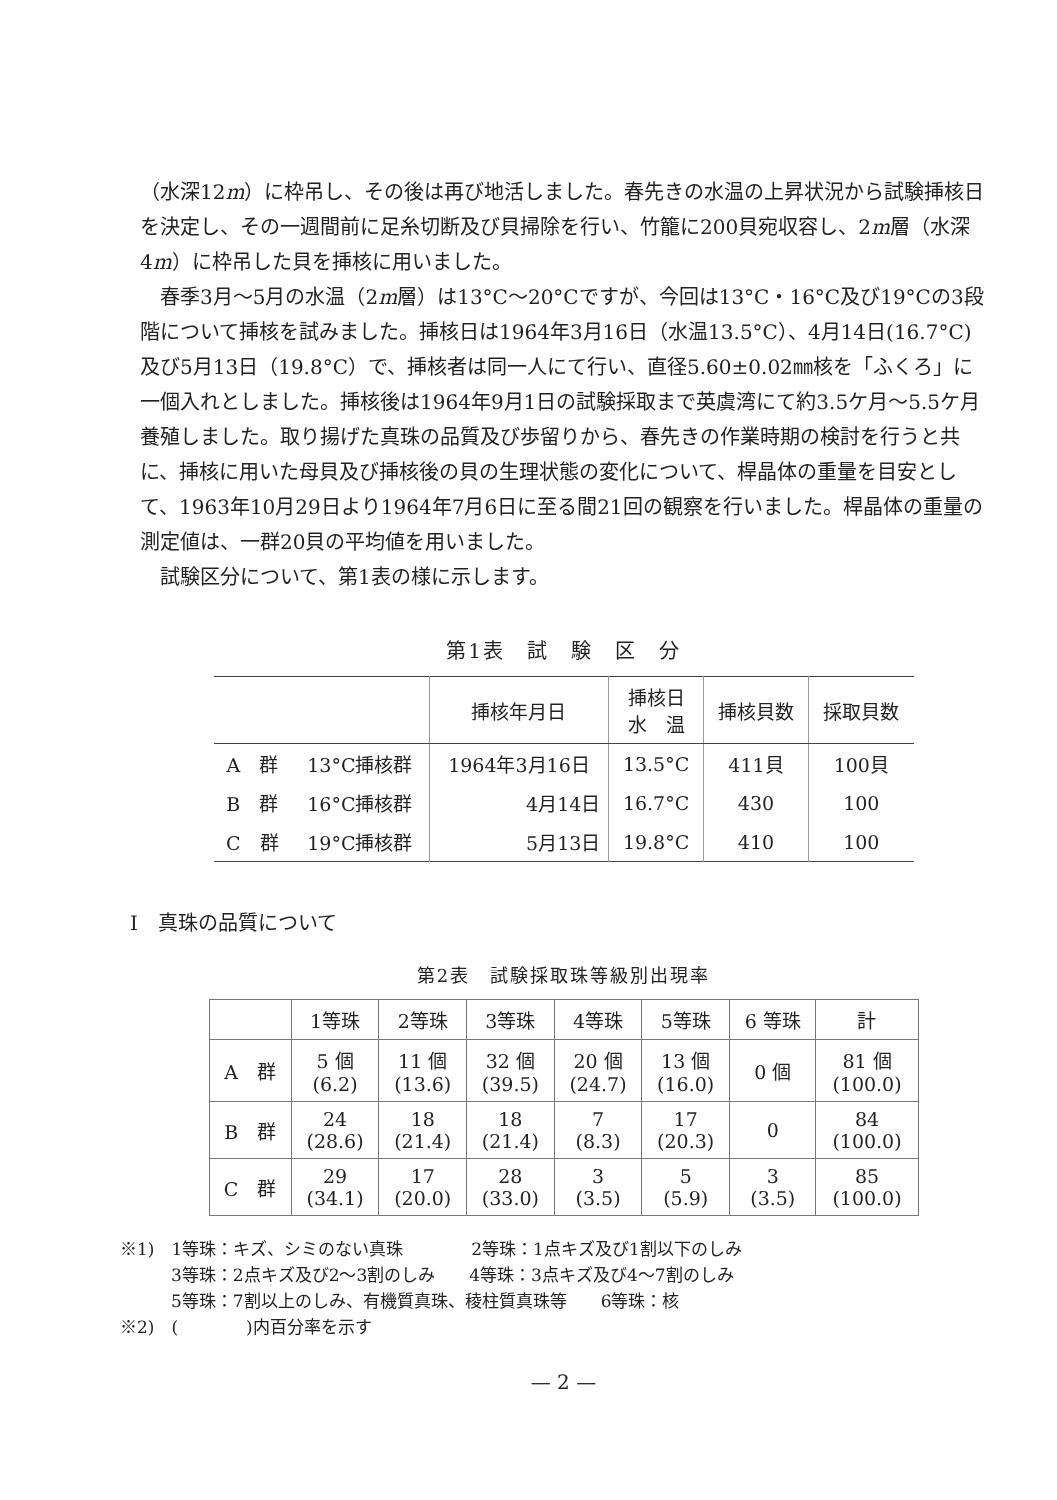（水深12m）に枠吊し、その後は再び地活しました。春先きの水温の上昇状況から試験挿核日を決定し、その一週間前に足糸切断及び貝掃除を行い、竹籠に200貝宛収容し、2m層（水深4m）に枠吊した貝を挿核に用いました。
春季3月〜5月の水温（2m層）は13°C〜20°Cですが、今回は13°C・16°C及び19°Cの3段階について挿核を試みました。挿核日は1964年3月16日（水温13.5°C）、4月14日(16.7°C)及び5月13日（19.8°C）で、挿核者は同一人にて行い、直径5.60±0.02㎜核を「ふくろ」に一個入れとしました。挿核後は1964年9月1日の試験採取まで英虞湾にて約3.5ケ月〜5.5ケ月養殖しました。取り揚げた真珠の品質及び歩留りから、春先きの作業時期の検討を行うと共に、挿核に用いた母貝及び挿核後の貝の生理状態の変化について、桿晶体の重量を目安として、1963年10月29日より1964年7月6日に至る間21回の観察を行いました。桿晶体の重量の測定値は、一群20貝の平均値を用いました。
試験区分について、第1表の様に示します。
第1表　試　験　区　分
| | | 挿核年月日 | 挿核日 水 温 | 挿核貝数 | 採取貝数 |
| --- | --- | --- | --- | --- | --- |
| A 群 | 13°C挿核群 | 1964年3月16日 | 13.5°C | 411貝 | 100貝 |
| B 群 | 16°C挿核群 | 4月14日 | 16.7°C | 430 | 100 |
| C 群 | 19°C挿核群 | 5月13日 | 19.8°C | 410 | 100 |
I　真珠の品質について
第2表　試験採取珠等級別出現率
| | 1等珠 | 2等珠 | 3等珠 | 4等珠 | 5等珠 | 6 等珠 | 計 |
| --- | --- | --- | --- | --- | --- | --- | --- |
| A 群 | 5 個 (6.2) | 11 個 (13.6) | 32 個 (39.5) | 20 個 (24.7) | 13 個 (16.0) | 0 個 | 81 個 (100.0) |
| B 群 | 24 (28.6) | 18 (21.4) | 18 (21.4) | 7 (8.3) | 17 (20.3) | 0 | 84 (100.0) |
| C 群 | 29 (34.1) | 17 (20.0) | 28 (33.0) | 3 (3.5) | 5 (5.9) | 3 (3.5) | 85 (100.0) |
※1)　1等珠：キズ、シミのない真珠　　　　2等珠：1点キズ及び1割以下のしみ
　　　3等珠：2点キズ及び2〜3割のしみ　　4等珠：3点キズ及び4〜7割のしみ
　　　5等珠：7割以上のしみ、有機質真珠、稜柱質真珠等　　6等珠：核
※2)　(　　　　)内百分率を示す
— 2 —